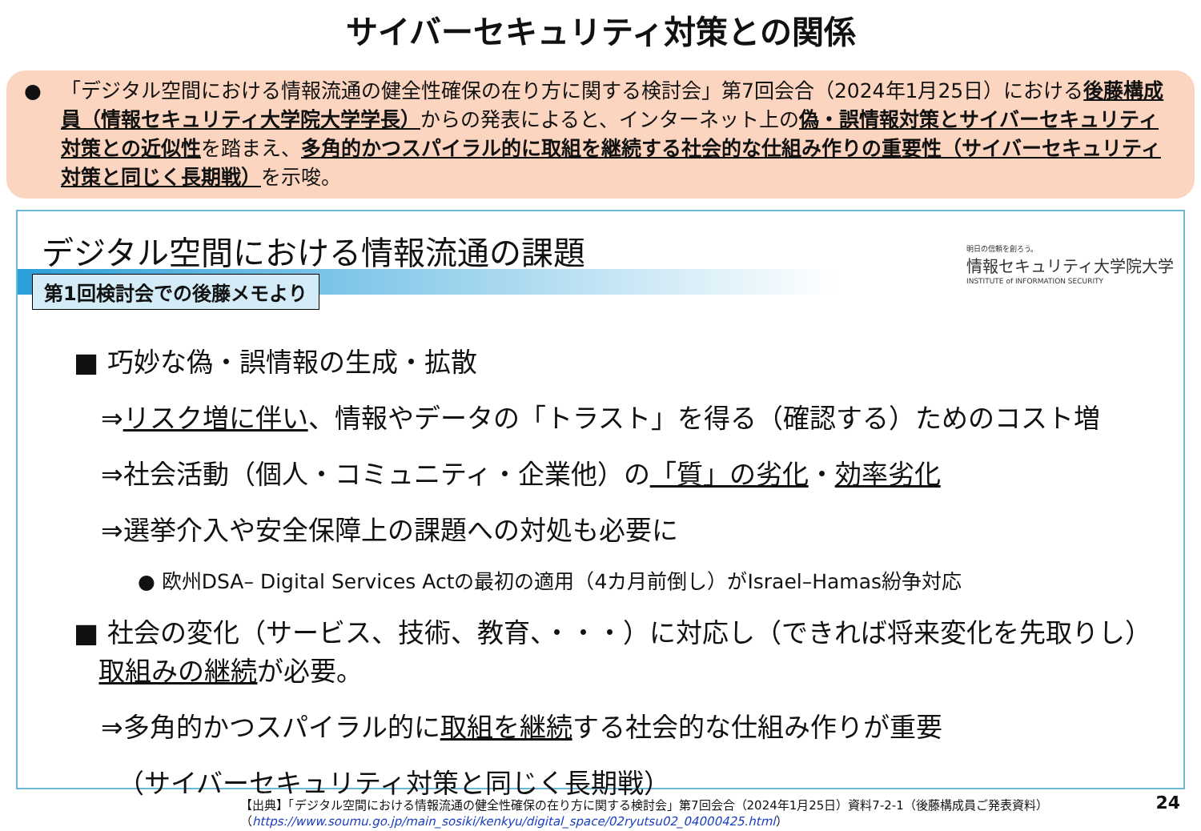サイバーセキュリティ対策との関係
● 「デジタル空間における情報流通の健全性確保の在り方に関する検討会」第7回会合（2024年1月25日）における後藤構成員（情報セキュリティ大学院大学学長）からの発表によると、インターネット上の偽・誤情報対策とサイバーセキュリティ対策との近似性を踏まえ、多角的かつスパイラル的に取組を継続する社会的な仕組み作りの重要性（サイバーセキュリティ対策と同じく長期戦）を示唆。
デジタル空間における情報流通の課題
第1回検討会での後藤メモより
明日の信頼を創ろう。
情報セキュリティ大学院大学
INSTITUTE of INFORMATION SECURITY
■ 巧妙な偽・誤情報の生成・拡散
⇒リスク増に伴い、情報やデータの「トラスト」を得る（確認する）ためのコスト増
⇒社会活動（個人・コミュニティ・企業他）の「質」の劣化・効率劣化
⇒選挙介入や安全保障上の課題への対処も必要に
● 欧州DSA– Digital Services Actの最初の適用（4カ月前倒し）がIsrael–Hamas紛争対応
■ 社会の変化（サービス、技術、教育、・・・）に対応し（できれば将来変化を先取りし）
取組みの継続が必要。
⇒多角的かつスパイラル的に取組を継続する社会的な仕組み作りが重要
（サイバーセキュリティ対策と同じく長期戦）
【出典】「デジタル空間における情報流通の健全性確保の在り方に関する検討会」第7回会合（2024年1月25日）資料7-2-1（後藤構成員ご発表資料）
（https://www.soumu.go.jp/main_sosiki/kenkyu/digital_space/02ryutsu02_04000425.html）
24